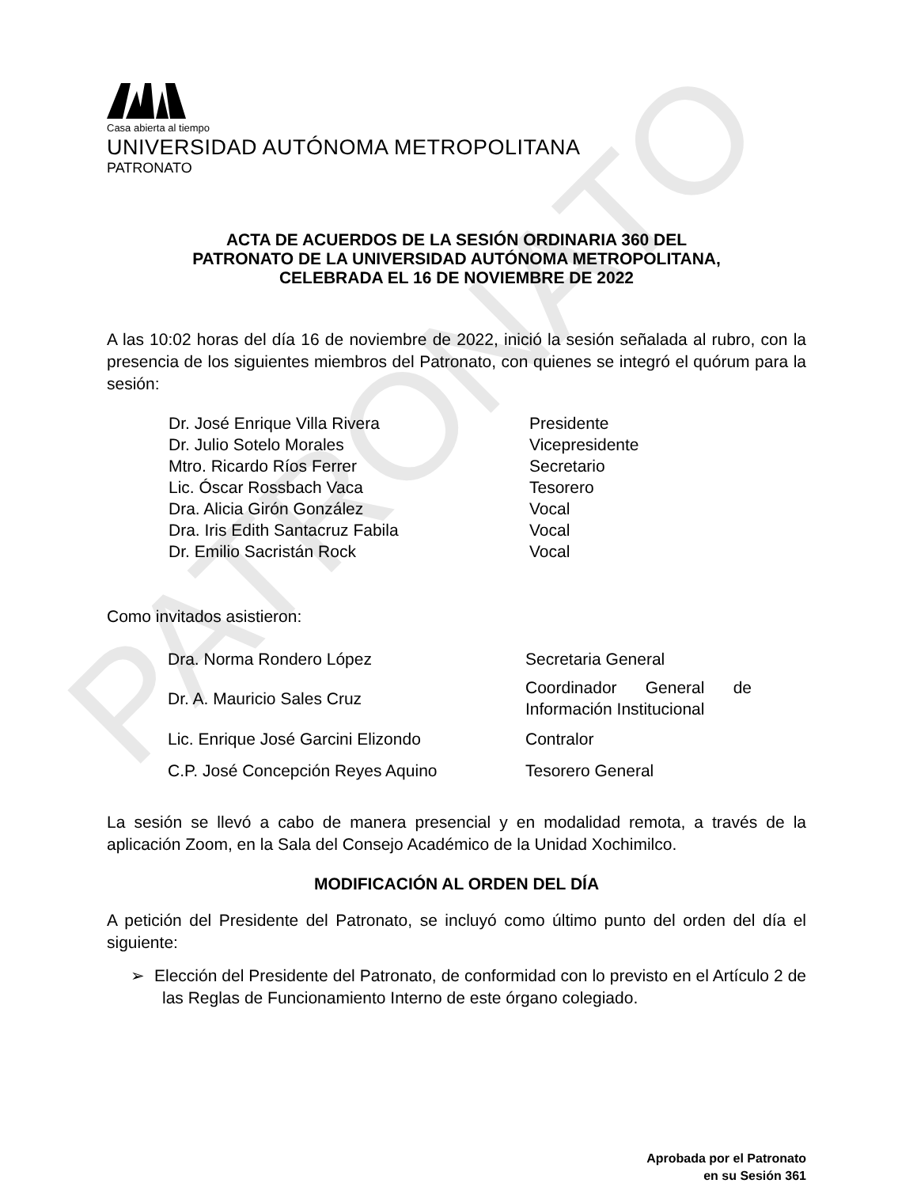PATRONATO
Casa abierta al tiempo
UNIVERSIDAD AUTÓNOMA METROPOLITANA
PATRONATO
ACTA DE ACUERDOS DE LA SESIÓN ORDINARIA 360 DEL
PATRONATO DE LA UNIVERSIDAD AUTÓNOMA METROPOLITANA,
CELEBRADA EL 16 DE NOVIEMBRE DE 2022
A las 10:02 horas del día 16 de noviembre de 2022, inició la sesión señalada al rubro, con la presencia de los siguientes miembros del Patronato, con quienes se integró el quórum para la sesión:
| Dr. José Enrique Villa Rivera | Presidente |
| Dr. Julio Sotelo Morales | Vicepresidente |
| Mtro. Ricardo Ríos Ferrer | Secretario |
| Lic. Óscar Rossbach Vaca | Tesorero |
| Dra. Alicia Girón González | Vocal |
| Dra. Iris Edith Santacruz Fabila | Vocal |
| Dr. Emilio Sacristán Rock | Vocal |
Como invitados asistieron:
| Dra. Norma Rondero López | Secretaria General |
| Dr. A. Mauricio Sales Cruz | Coordinador General de Información Institucional |
| Lic. Enrique José Garcini Elizondo | Contralor |
| C.P. José Concepción Reyes Aquino | Tesorero General |
La sesión se llevó a cabo de manera presencial y en modalidad remota, a través de la aplicación Zoom, en la Sala del Consejo Académico de la Unidad Xochimilco.
MODIFICACIÓN AL ORDEN DEL DÍA
A petición del Presidente del Patronato, se incluyó como último punto del orden del día el siguiente:
➢ Elección del Presidente del Patronato, de conformidad con lo previsto en el Artículo 2 de las Reglas de Funcionamiento Interno de este órgano colegiado.
Aprobada por el Patronato
en su Sesión 361